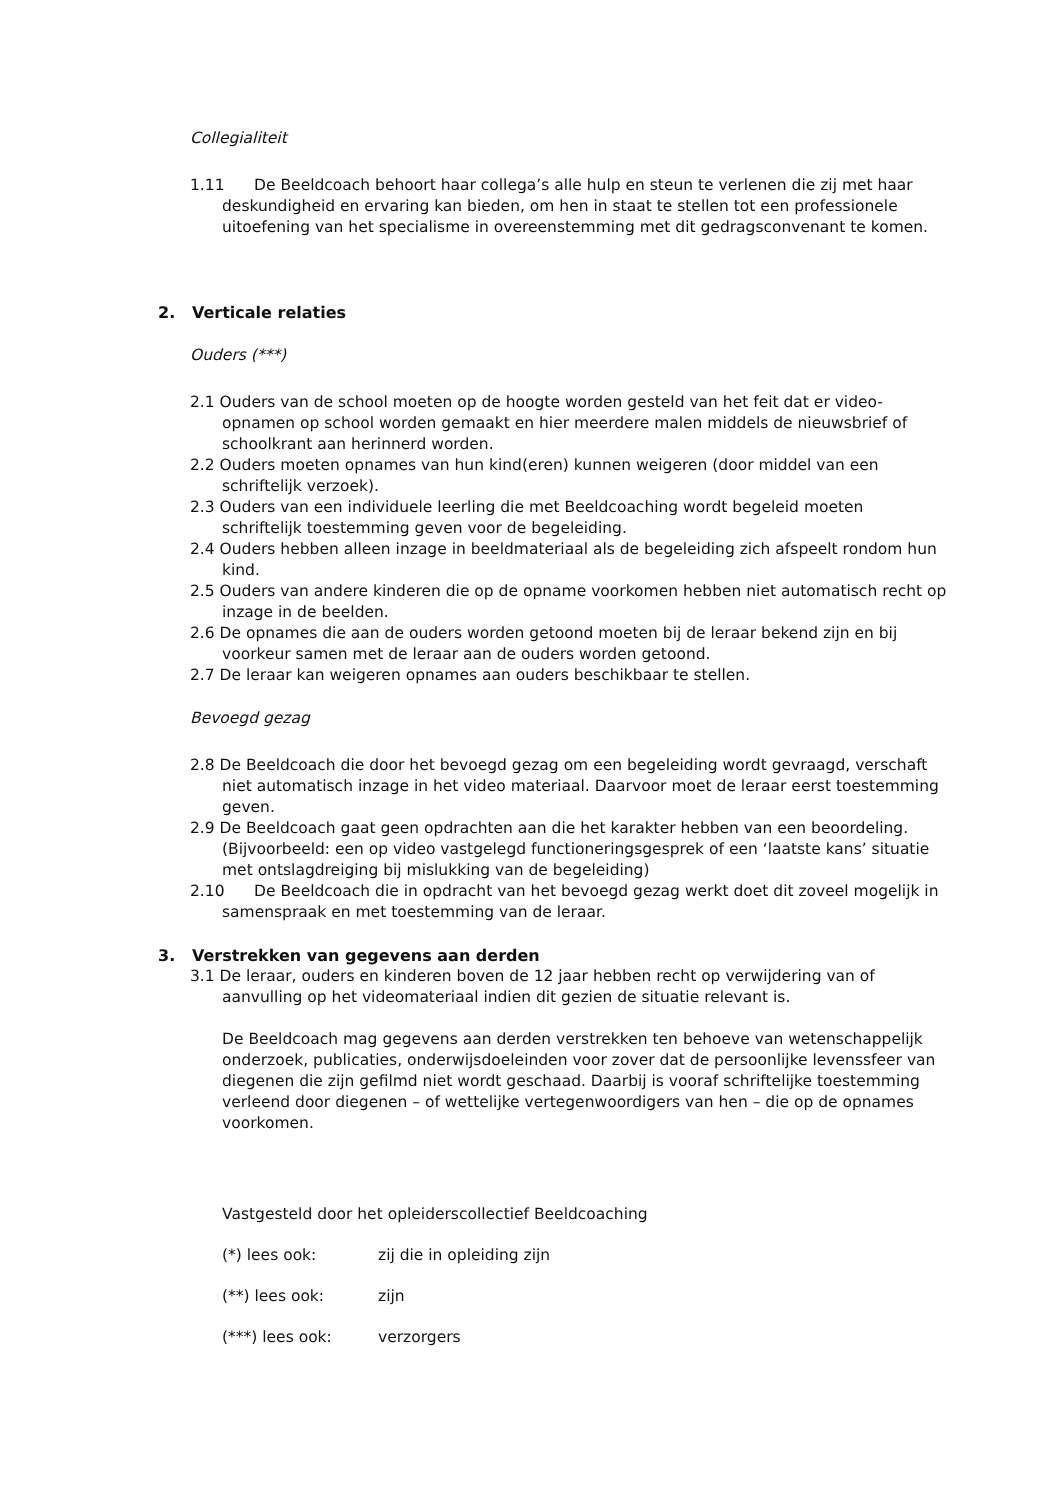Collegialiteit
1.11 De Beeldcoach behoort haar collega’s alle hulp en steun te verlenen die zij met haar deskundigheid en ervaring kan bieden, om hen in staat te stellen tot een professionele uitoefening van het specialisme in overeenstemming met dit gedragsconvenant te komen.
2. Verticale relaties
Ouders (***)
2.1 Ouders van de school moeten op de hoogte worden gesteld van het feit dat er video-opnamen op school worden gemaakt en hier meerdere malen middels de nieuwsbrief of schoolkrant aan herinnerd worden.
2.2 Ouders moeten opnames van hun kind(eren) kunnen weigeren (door middel van een schriftelijk verzoek).
2.3 Ouders van een individuele leerling die met Beeldcoaching wordt begeleid moeten schriftelijk toestemming geven voor de begeleiding.
2.4 Ouders hebben alleen inzage in beeldmateriaal als de begeleiding zich afspeelt rondom hun kind.
2.5 Ouders van andere kinderen die op de opname voorkomen hebben niet automatisch recht op inzage in de beelden.
2.6 De opnames die aan de ouders worden getoond moeten bij de leraar bekend zijn en bij voorkeur samen met de leraar aan de ouders worden getoond.
2.7 De leraar kan weigeren opnames aan ouders beschikbaar te stellen.
Bevoegd gezag
2.8 De Beeldcoach die door het bevoegd gezag om een begeleiding wordt gevraagd, verschaft niet automatisch inzage in het video materiaal. Daarvoor moet de leraar eerst toestemming geven.
2.9 De Beeldcoach gaat geen opdrachten aan die het karakter hebben van een beoordeling. (Bijvoorbeeld: een op video vastgelegd functioneringsgesprek of een ‘laatste kans’ situatie met ontslagdreiging bij mislukking van de begeleiding)
2.10 De Beeldcoach die in opdracht van het bevoegd gezag werkt doet dit zoveel mogelijk in samenspraak en met toestemming van de leraar.
3. Verstrekken van gegevens aan derden
3.1 De leraar, ouders en kinderen boven de 12 jaar hebben recht op verwijdering van of aanvulling op het videomateriaal indien dit gezien de situatie relevant is.
De Beeldcoach mag gegevens aan derden verstrekken ten behoeve van wetenschappelijk onderzoek, publicaties, onderwijsdoeleinden voor zover dat de persoonlijke levenssfeer van diegenen die zijn gefilmd niet wordt geschaad. Daarbij is vooraf schriftelijke toestemming verleend door diegenen – of wettelijke vertegenwoordigers van hen – die op de opnames voorkomen.
Vastgesteld door het opleiderscollectief Beeldcoaching
(*) lees ook: zij die in opleiding zijn
(**) lees ook: zijn
(***) lees ook: verzorgers